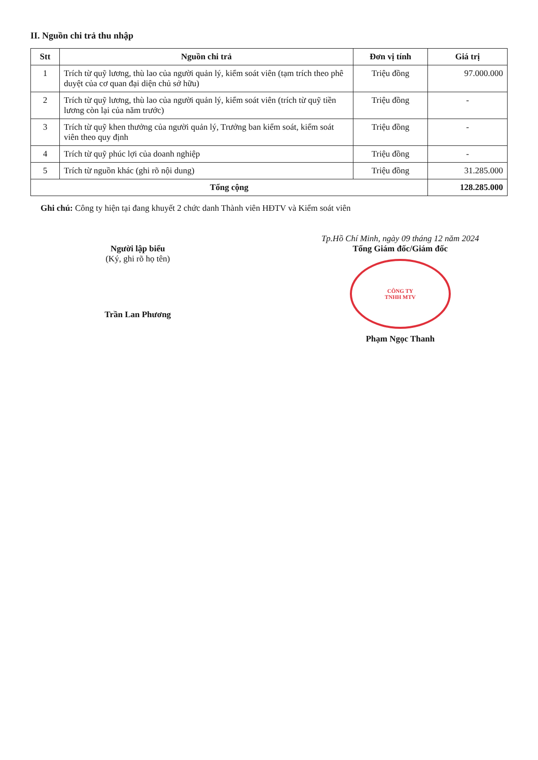II. Nguồn chi trả thu nhập
| Stt | Nguồn chi trả | Đơn vị tính | Giá trị |
| --- | --- | --- | --- |
| 1 | Trích từ quỹ lương, thù lao của người quản lý, kiểm soát viên (tạm trích theo phê duyệt của cơ quan đại diện chủ sở hữu) | Triệu đồng | 97.000.000 |
| 2 | Trích từ quỹ lương, thù lao của người quản lý, kiểm soát viên (trích từ quỹ tiền lương còn lại của năm trước) | Triệu đồng | - |
| 3 | Trích từ quỹ khen thưởng của người quản lý, Trưởng ban kiểm soát, kiểm soát viên theo quy định | Triệu đồng | - |
| 4 | Trích từ quỹ phúc lợi của doanh nghiệp | Triệu đồng | - |
| 5 | Trích từ nguồn khác (ghi rõ nội dung) | Triệu đồng | 31.285.000 |
| Tổng cộng | | | 128.285.000 |
Ghi chú: Công ty hiện tại đang khuyết 2 chức danh Thành viên HĐTV và Kiểm soát viên
Người lập biểu
(Ký, ghi rõ họ tên)
Trần Lan Phương
Tp.Hồ Chí Minh, ngày 09 tháng 12 năm 2024
Tổng Giám đốc/Giám đốc
CÔNG TY
TNHH MTV
Phạm Ngọc Thanh